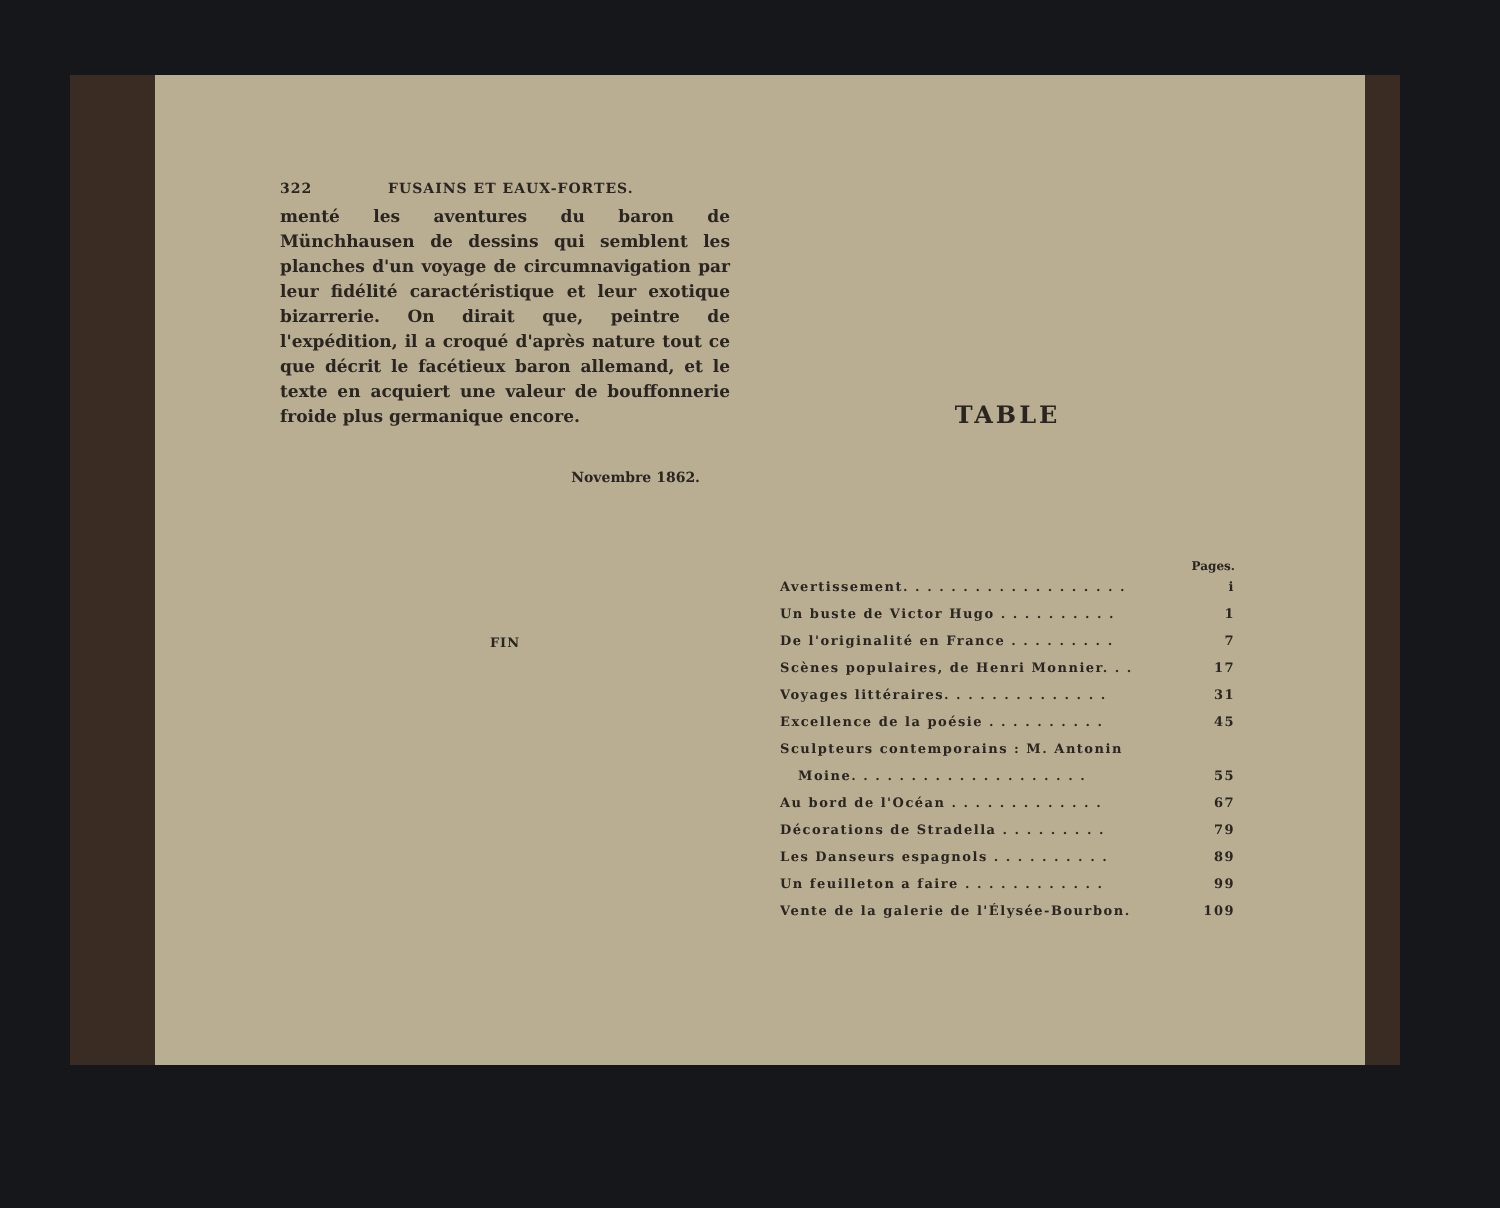322 FUSAINS ET EAUX-FORTES.
menté les aventures du baron de Münchhausen de dessins qui semblent les planches d'un voyage de circumnavigation par leur fidélité caractéristique et leur exotique bizarrerie. On dirait que, peintre de l'expédition, il a croqué d'après nature tout ce que décrit le facétieux baron allemand, et le texte en acquiert une valeur de bouffonnerie froide plus germanique encore.
Novembre 1862.
FIN
TABLE
Pages.
Avertissement. . . . . . . . . . . . . . . . . . . i
Un buste de Victor Hugo . . . . . . . . . . 1
De l'originalité en France . . . . . . . . . 7
Scènes populaires, de Henri Monnier. . . 17
Voyages littéraires. . . . . . . . . . . . . . 31
Excellence de la poésie . . . . . . . . . . 45
Sculpteurs contemporains : M. Antonin
Moine. . . . . . . . . . . . . . . . . . . . 55
Au bord de l'Océan . . . . . . . . . . . . . 67
Décorations de Stradella . . . . . . . . . 79
Les Danseurs espagnols . . . . . . . . . . 89
Un feuilleton a faire . . . . . . . . . . . . 99
Vente de la galerie de l'Élysée-Bourbon. 109